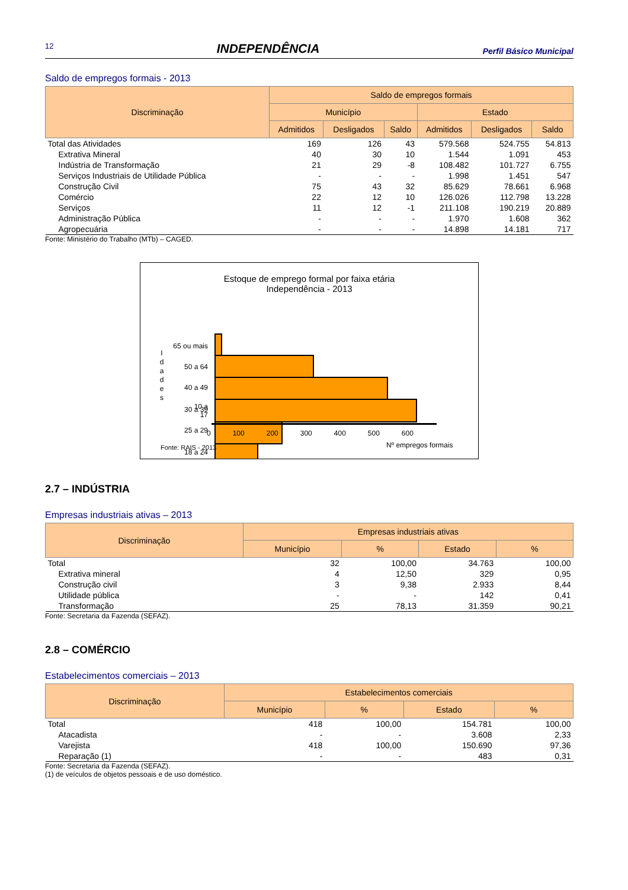12 INDEPENDÊNCIA Perfil Básico Municipal
Saldo de empregos formais - 2013
| Discriminação | Saldo de empregos formais | | | | | |
| --- | --- | --- | --- | --- | --- | --- |
| | Município | | | Estado | | |
| | Admitidos | Desligados | Saldo | Admitidos | Desligados | Saldo |
| Total das Atividades | 169 | 126 | 43 | 579.568 | 524.755 | 54.813 |
| Extrativa Mineral | 40 | 30 | 10 | 1.544 | 1.091 | 453 |
| Indústria de Transformação | 21 | 29 | -8 | 108.482 | 101.727 | 6.755 |
| Serviços Industriais de Utilidade Pública | - | - | - | 1.998 | 1.451 | 547 |
| Construção Civil | 75 | 43 | 32 | 85.629 | 78.661 | 6.968 |
| Comércio | 22 | 12 | 10 | 126.026 | 112.798 | 13.228 |
| Serviços | 11 | 12 | -1 | 211.108 | 190.219 | 20.889 |
| Administração Pública | - | - | - | 1.970 | 1.608 | 362 |
| Agropecuária | - | - | - | 14.898 | 14.181 | 717 |
Fonte: Ministério do Trabalho (MTb) – CAGED.
Estoque de emprego formal por faixa etária
Independência - 2013
65 ou mais
50 a 64
40 a 49
30 a 39
25 a 29
18 a 24
I d a d e s
10 a 17
0 100 200 300 400 500 600
Fonte: RAIS - 2013 Nº empregos formais
2.7 – INDÚSTRIA
Empresas industriais ativas – 2013
| Discriminação | Empresas industriais ativas | | | |
| --- | --- | --- | --- | --- |
| | Município | % | Estado | % |
| Total | 32 | 100,00 | 34.763 | 100,00 |
| Extrativa mineral | 4 | 12,50 | 329 | 0,95 |
| Construção civil | 3 | 9,38 | 2.933 | 8,44 |
| Utilidade pública | - | - | 142 | 0,41 |
| Transformação | 25 | 78,13 | 31.359 | 90,21 |
Fonte: Secretaria da Fazenda (SEFAZ).
2.8 – COMÉRCIO
Estabelecimentos comerciais – 2013
| Discriminação | Estabelecimentos comerciais | | | |
| --- | --- | --- | --- | --- |
| | Município | % | Estado | % |
| Total | 418 | 100,00 | 154.781 | 100,00 |
| Atacadista | - | - | 3.608 | 2,33 |
| Varejista | 418 | 100,00 | 150.690 | 97,36 |
| Reparação (1) | - | - | 483 | 0,31 |
Fonte: Secretaria da Fazenda (SEFAZ).
(1) de veículos de objetos pessoais e de uso doméstico.